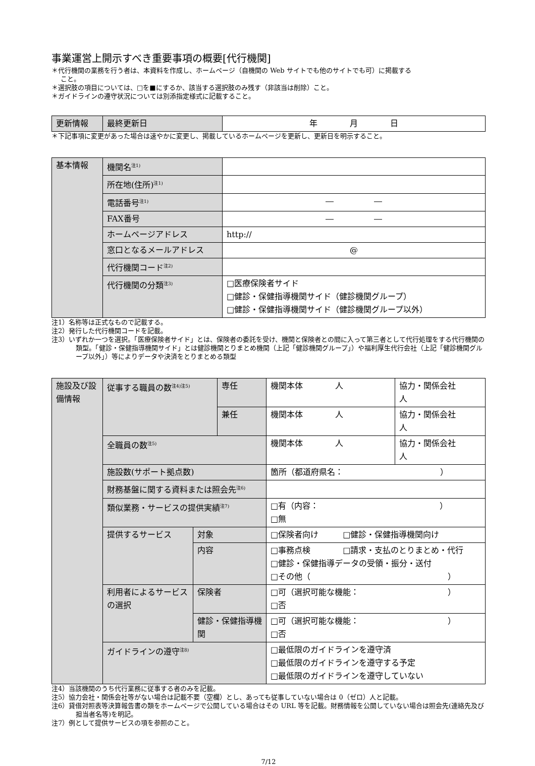事業運営上開示すべき重要事項の概要[代行機関]
＊代行機関の業務を行う者は、本資料を作成し、ホームページ（自機関の Web サイトでも他のサイトでも可）に掲載する
こと。
＊選択肢の項目については、□を■にするか、該当する選択肢のみ残す（非該当は削除）こと。
＊ガイドラインの遵守状況については別添指定様式に記載すること。
| 更新情報 | 最終更新日 | 年 月 日 |
＊下記事項に変更があった場合は速やかに変更し、掲載しているホームページを更新し、更新日を明示すること。
| 基本情報 | 機関名<sup>注1)</sup> | |
| | 所在地(住所)<sup>注1)</sup> | |
| | 電話番号<sup>注1)</sup> | ― ― |
| | FAX番号 | ― ― |
| | ホームページアドレス | http:// |
| | 窓口となるメールアドレス | @ |
| | 代行機関コード<sup>注2)</sup> | |
| | 代行機関の分類<sup>注3)</sup> | □医療保険者サイド □健診・保健指導機関サイド（健診機関グループ） □健診・保健指導機関サイド（健診機関グループ以外） |
注1）名称等は正式なもので記載する。
注2）発行した代行機関コードを記載。
注3）いずれか一つを選択。「医療保険者サイド」とは、保険者の委託を受け、機関と保険者との間に入って第三者として代行処理をする代行機関の類型。「健診・保健指導機関サイド」とは健診機関とりまとめ機関（上記「健診機関グループ」）や福利厚生代行会社（上記「健診機関グループ以外」）等によりデータや決済をとりまとめる類型
| 施設及び設備情報 | 従事する職員の数<sup>注4)注5)</sup> | | 専任 | 機関本体 人 | 協力・関係会社 人 |
| | | | 兼任 | 機関本体 人 | 協力・関係会社 人 |
| | 全職員の数<sup>注5)</sup> | | | 機関本体 人 | 協力・関係会社 人 |
| | 施設数(サポート拠点数) | | | 箇所（都道府県名： ） | |
| | 財務基盤に関する資料または照会先<sup>注6)</sup> | | | | |
| | 類似業務・サービスの提供実績<sup>注7)</sup> | | | □有（内容： ） □無 | |
| | 提供するサービス | 対象 | | □保険者向け □健診・保健指導機関向け | |
| | | 内容 | | □事務点検 □請求・支払のとりまとめ・代行 □健診・保健指導データの受領・振分・送付 □その他（ ） | |
| | 利用者によるサービスの選択 | 保険者 | | □可（選択可能な機能： ） □否 | |
| | | 健診・保健指導機関 | | □可（選択可能な機能： ） □否 | |
| | ガイドラインの遵守<sup>注8)</sup> | | | □最低限のガイドラインを遵守済 □最低限のガイドラインを遵守する予定 □最低限のガイドラインを遵守していない | |
注4）当該機関のうち代行業務に従事する者のみを記載。
注5）協力会社・関係会社等がない場合は記載不要（空欄）とし、あっても従事していない場合は 0（ゼロ）人と記載。
注6）貸借対照表等決算報告書の類をホームページで公開している場合はその URL 等を記載。財務情報を公開していない場合は照会先(連絡先及び担当者名等)を明記。
注7）例として提供サービスの項を参照のこと。
7/12